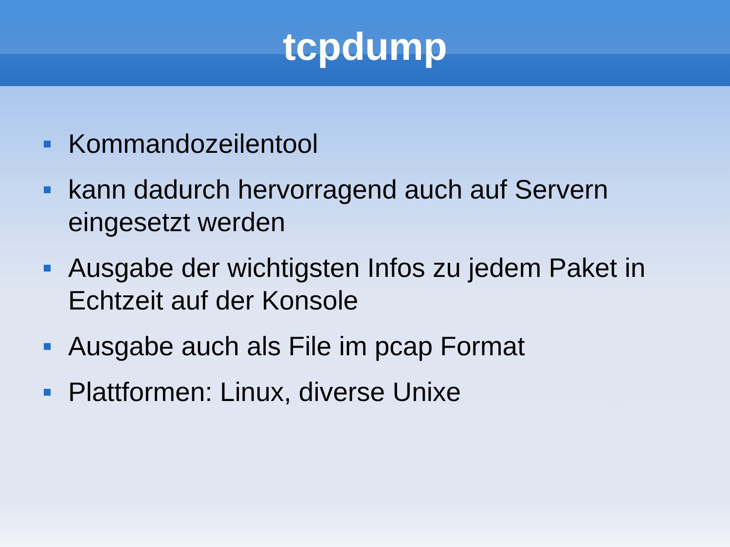tcpdump
Kommandozeilentool
kann dadurch hervorragend auch auf Servern eingesetzt werden
Ausgabe der wichtigsten Infos zu jedem Paket in Echtzeit auf der Konsole
Ausgabe auch als File im pcap Format
Plattformen: Linux, diverse Unixe